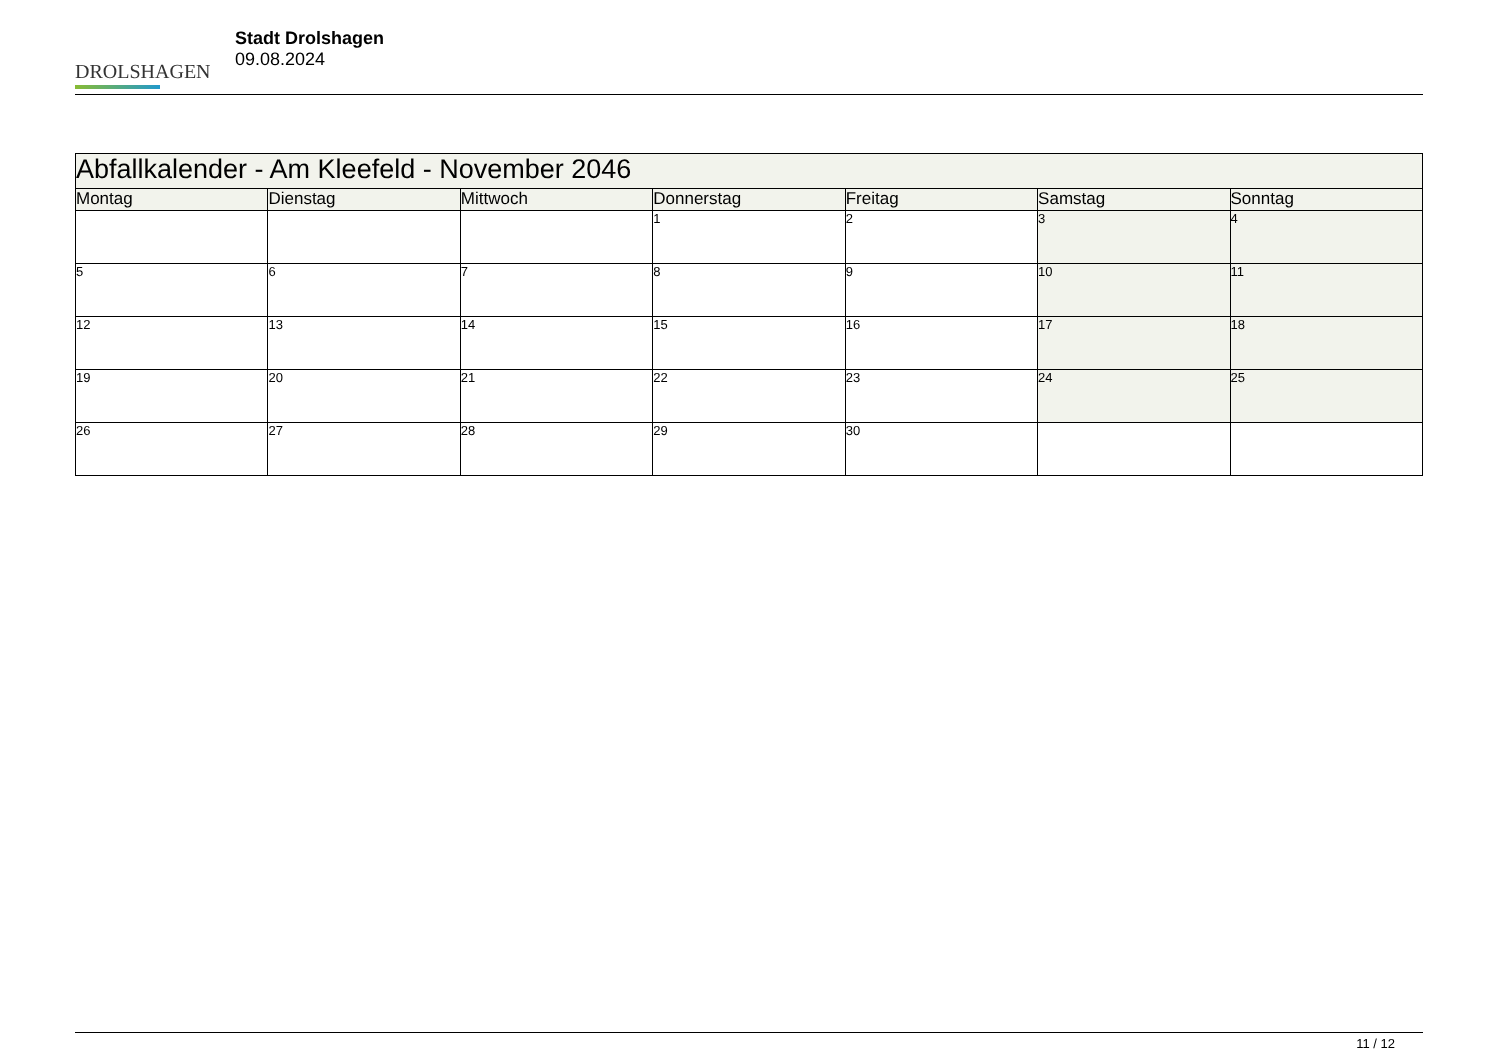DROLSHAGEN
Stadt Drolshagen
09.08.2024
| Abfallkalender - Am Kleefeld - November 2046 | | | | | | |
| --- | --- | --- | --- | --- | --- | --- |
| Montag | Dienstag | Mittwoch | Donnerstag | Freitag | Samstag | Sonntag |
| | | | 1 | 2 | 3 | 4 |
| 5 | 6 | 7 | 8 | 9 | 10 | 11 |
| 12 | 13 | 14 | 15 | 16 | 17 | 18 |
| 19 | 20 | 21 | 22 | 23 | 24 | 25 |
| 26 | 27 | 28 | 29 | 30 | | |
11 / 12